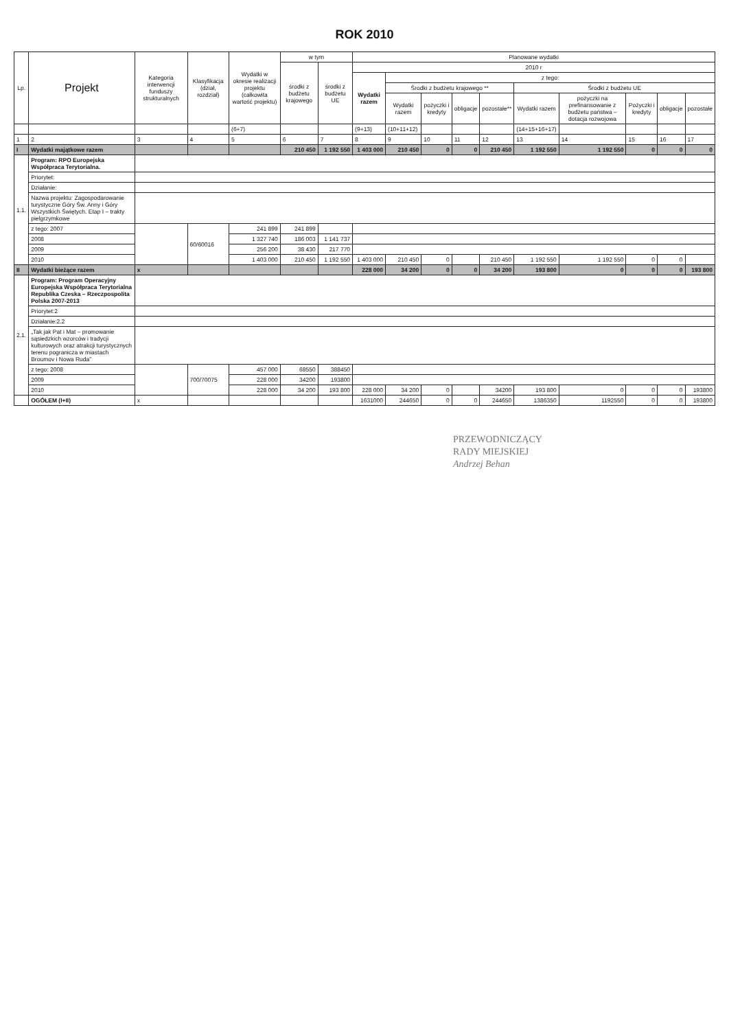ROK 2010
| Lp. | Projekt | Kategoria interwencji funduszy strukturalnych | Klasyfikacja (dział, rozdział) | Wydatki w okresie realizacji projektu (całkowita wartość projektu) | w tym | | Planowane wydatki | | | | | | | | | |
| --- | --- | --- | --- | --- | --- | --- | --- | --- | --- | --- | --- | --- | --- | --- | --- | --- |
| | | | | | środki z budżetu krajowego | środki z budżetu UE | 2010 r | | | | | | | | | |
| | | | | | | | Wydatki razem | z tego: | | | | | | | | |
| | | | | | | | | Środki z budżetu krajowego ** | | | | Środki z budżetu UE | | | | |
| | | | | | | | | Wydatki razem | pożyczki i kredyty | obligacje | pozostałe** | Wydatki razem | pożyczki na prefinansowanie z budżetu państwa – dotacja rozwojowa | Pożyczki i kredyty | obligacje | pozostałe |
| | | | | (6+7) | | | (9+13) | (10+11+12) | | | | (14+15+16+17) | | | | |
| 1 | 2 | 3 | 4 | 5 | 6 | 7 | 8 | 9 | 10 | 11 | 12 | 13 | 14 | 15 | 16 | 17 |
| I | Wydatki majątkowe razem | | | | 210 450 | 1 192 550 | 1 403 000 | 210 450 | 0 | 0 | 210 450 | 1 192 550 | 1 192 550 | 0 | 0 | 0 |
| 1.1. | Program: RPO Europejska Współpraca Terytorialna. | | | | | | | | | | | | | | | |
| | Priorytet: | | | | | | | | | | | | | | | |
| | Działanie: | | | | | | | | | | | | | | | |
| | Nazwa projektu: Zagospodarowanie turystyczne Góry Św. Anny i Góry Wszystkich Świętych. Etap I – trakty pielgrzymkowe | | | | | | | | | | | | | | | |
| | z tego: 2007 | | 60/60016 | 241 899 | 241 899 | | | | | | | | | | | |
| | 2008 | | | 1 327 740 | 186 003 | 1 141 737 | | | | | | | | | | |
| | 2009 | | | 256 200 | 38 430 | 217 770 | | | | | | | | | | |
| | 2010 | | | 1 403 000 | 210 450 | 1 192 550 | 1 403 000 | 210 450 | 0 | | 210 450 | 1 192 550 | 1 192 550 | 0 | 0 | |
| II | Wydatki bieżące razem | x | | | | | 228 000 | 34 200 | 0 | 0 | 34 200 | 193 800 | 0 | 0 | 0 | 193 800 |
| 2.1. | Program: Program Operacyjny Europejska Współpraca Terytorialna Republika Czeska – Rzeczpospolita Polska 2007-2013 | | | | | | | | | | | | | | | |
| | Priorytet:2 | | | | | | | | | | | | | | | |
| | Działanie:2.2 | | | | | | | | | | | | | | | |
| | „Tak jak Pat i Mat – promowanie sąsiedzkich wzorców i tradycji kulturowych oraz atrakcji turystycznych terenu pogranicza w miastach Broumov i Nowa Ruda” | | | | | | | | | | | | | | | |
| | z tego: 2008 | | 700/70075 | 457 000 | 68550 | 388450 | | | | | | | | | | |
| | 2009 | | | 228 000 | 34200 | 193800 | | | | | | | | | | |
| | 2010 | | | 228 000 | 34 200 | 193 800 | 228 000 | 34 200 | 0 | | 34200 | 193 800 | 0 | 0 | 0 | 193800 |
| | OGÓŁEM (I+II) | x | | | | | 1631000 | 244650 | 0 | 0 | 244650 | 1386350 | 1192550 | 0 | 0 | 193800 |
PRZEWODNICZĄCY
RADY MIEJSKIEJ
Andrzej Behan